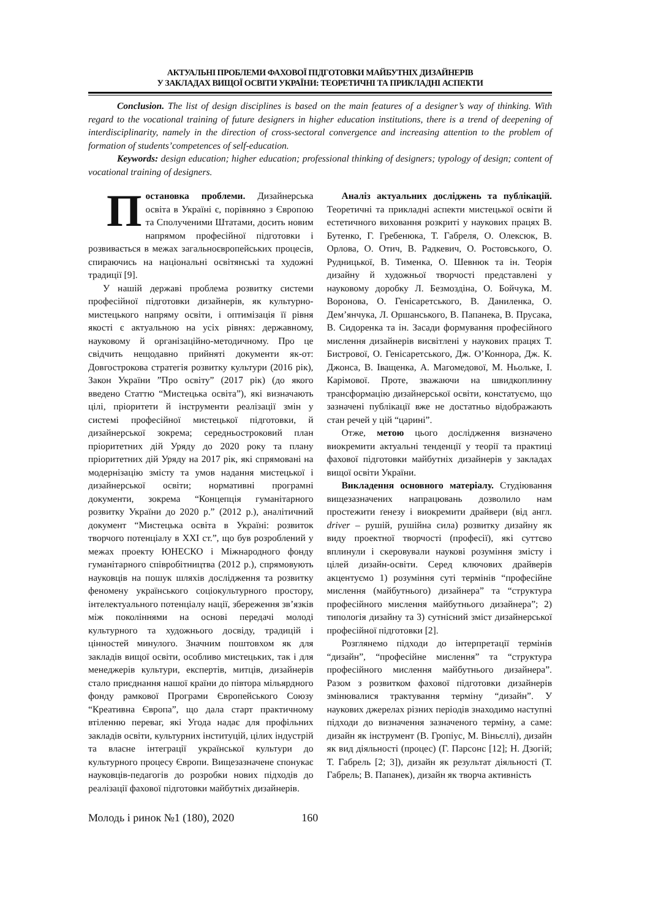АКТУАЛЬНІ ПРОБЛЕМИ ФАХОВОЇ ПІДГОТОВКИ МАЙБУТНІХ ДИЗАЙНЕРІВ
У ЗАКЛАДАХ ВИЩОЇ ОСВІТИ УКРАЇНИ: ТЕОРЕТИЧНІ ТА ПРИКЛАДНІ АСПЕКТИ
Conclusion. The list of design disciplines is based on the main features of a designer’s way of thinking. With regard to the vocational training of future designers in higher education institutions, there is a trend of deepening of interdisciplinarity, namely in the direction of cross-sectoral convergence and increasing attention to the problem of formation of students’competences of self-education.
Keywords: design education; higher education; professional thinking of designers; typology of design; content of vocational training of designers.
Постановка проблеми. Дизайнерська освіта в Україні є, порівняно з Європою та Сполученими Штатами, досить новим напрямом професійної підготовки і розвивається в межах загальноєвропейських процесів, спираючись на національні освітянські та художні традиції [9].
У нашій державі проблема розвитку системи професійної підготовки дизайнерів, як культурно-мистецького напряму освіти, і оптимізація її рівня якості є актуальною на усіх рівнях: державному, науковому й організаційно-методичному. Про це свідчить нещодавно прийняті документи як-от: Довгострокова стратегія розвитку культури (2016 рік), Закон України ”Про освіту” (2017 рік) (до якого введено Статтю “Мистецька освіта”), які визначають цілі, пріоритети й інструменти реалізації змін у системі професійної мистецької підготовки, й дизайнерської зокрема; середньостроковий план пріоритетних дій Уряду до 2020 року та плану пріоритетних дій Уряду на 2017 рік, які спрямовані на модернізацію змісту та умов надання мистецької і дизайнерської освіти; нормативні програмні документи, зокрема “Концепція гуманітарного розвитку України до 2020 р.” (2012 р.), аналітичний документ “Мистецька освіта в Україні: розвиток творчого потенціалу в XXI ст.”, що був розроблений у межах проекту ЮНЕСКО і Міжнародного фонду гуманітарного співробітництва (2012 р.), спрямовують науковців на пошук шляхів дослідження та розвитку феномену українського соціокультурного простору, інтелектуального потенціалу нації, збереження зв’язків між поколіннями на основі передачі молоді культурного та художнього досвіду, традицій і цінностей минулого. Значним поштовхом як для закладів вищої освіти, особливо мистецьких, так і для менеджерів культури, експертів, митців, дизайнерів стало приєднання нашої країни до півтора мільярдного фонду рамкової Програми Європейського Союзу “Креативна Європа”, що дала старт практичному втіленню переваг, які Угода надає для профільних закладів освіти, культурних інституцій, цілих індустрій та власне інтеграції української культури до культурного процесу Європи. Вищезазначене спонукає науковців-педагогів до розробки нових підходів до реалізації фахової підготовки майбутніх дизайнерів.
Аналіз актуальних досліджень та публікацій. Теоретичні та прикладні аспекти мистецької освіти й естетичного виховання розкриті у наукових працях В. Бутенко, Г. Гребенюка, Т. Габреля, О. Олексюк, В. Орлова, О. Отич, В. Радкевич, О. Ростовського, О. Рудницької, В. Тименка, О. Шевнюк та ін. Теорія дизайну й художньої творчості представлені у науковому доробку Л. Безмоздіна, О. Бойчука, М. Воронова, О. Генісаретського, В. Даниленка, О. Дем’янчука, Л. Оршанського, В. Папанека, В. Прусака, В. Сидоренка та ін. Засади формування професійного мислення дизайнерів висвітлені у наукових працях Т. Бистрової, О. Генісаретського, Дж. О’Коннора, Дж. К. Джонса, В. Іващенка, А. Магомедової, М. Ньольке, І. Карімової. Проте, зважаючи на швидкоплинну трансформацію дизайнерської освіти, констатуємо, що зазначені публікації вже не достатньо відображають стан речей у цій “царині”.
Отже, метою цього дослідження визначено виокремити актуальні тенденції у теорії та практиці фахової підготовки майбутніх дизайнерів у закладах вищої освіти України.
Викладення основного матеріалу. Студіювання вищезазначених напрацювань дозволило нам простежити ґенезу і виокремити драйвери (від англ. driver – рушій, рушійна сила) розвитку дизайну як виду проектної творчості (професії), які суттєво вплинули і скеровували наукові розуміння змісту і цілей дизайн-освіти. Серед ключових драйверів акцентуємо 1) розуміння суті термінів “професійне мислення (майбутнього) дизайнера” та “структура професійного мислення майбутнього дизайнера”; 2) типологія дизайну та 3) сутнісний зміст дизайнерської професійної підготовки [2].
Розглянемо підходи до інтерпретації термінів “дизайн”, “професійне мислення” та “структура професійного мислення майбутнього дизайнера”. Разом з розвитком фахової підготовки дизайнерів змінювалися трактування терміну “дизайн”. У наукових джерелах різних періодів знаходимо наступні підходи до визначення зазначеного терміну, а саме: дизайн як інструмент (В. Гропіус, М. Віньєллі), дизайн як вид діяльності (процес) (Г. Парсонс [12]; Н. Дзогій; Т. Габрель [2; 3]), дизайн як результат діяльності (Т. Габрель; В. Папанек), дизайн як творча активність
Молодь і ринок №1 (180), 2020 160